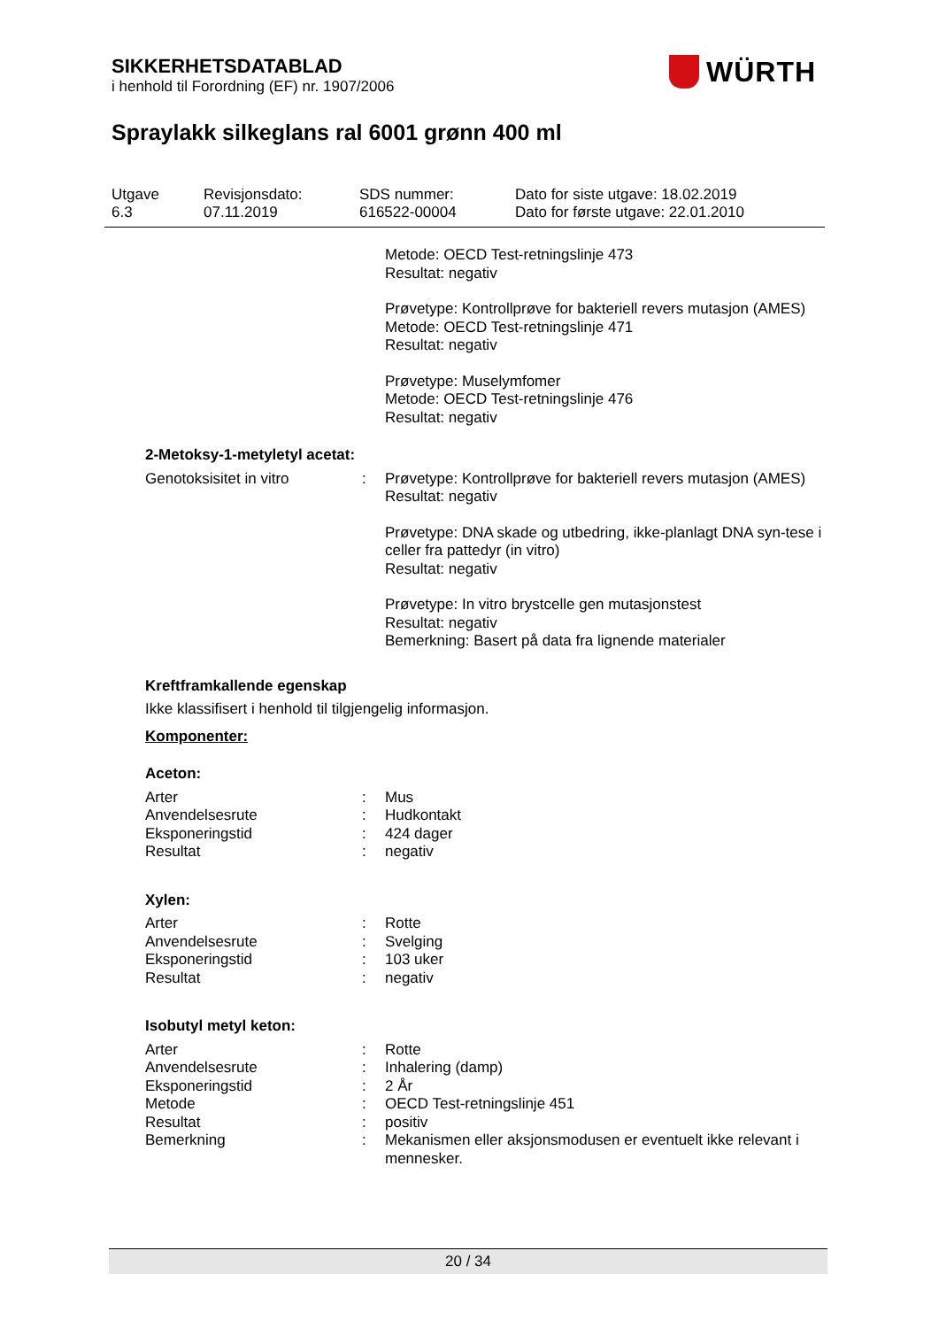SIKKERHETSDATABLAD
i henhold til Forordning (EF) nr. 1907/2006
WÜRTH
Spraylakk silkeglans ral 6001 grønn 400 ml
Utgave
6.3
Revisjonsdato:
07.11.2019
SDS nummer:
616522-00004
Dato for siste utgave: 18.02.2019
Dato for første utgave: 22.01.2010
Metode: OECD Test-retningslinje 473
Resultat: negativ
Prøvetype: Kontrollprøve for bakteriell revers mutasjon (AMES)
Metode: OECD Test-retningslinje 471
Resultat: negativ
Prøvetype: Muselymfomer
Metode: OECD Test-retningslinje 476
Resultat: negativ
2-Metoksy-1-metyletyl acetat:
Genotoksisitet in vitro : Prøvetype: Kontrollprøve for bakteriell revers mutasjon (AMES)
Resultat: negativ
Prøvetype: DNA skade og utbedring, ikke-planlagt DNA syn-tese i celler fra pattedyr (in vitro)
Resultat: negativ
Prøvetype: In vitro brystcelle gen mutasjonstest
Resultat: negativ
Bemerkning: Basert på data fra lignende materialer
Kreftframkallende egenskap
Ikke klassifisert i henhold til tilgjengelig informasjon.
Komponenter:
Aceton:
Arter : Mus
Anvendelsesrute : Hudkontakt
Eksponeringstid : 424 dager
Resultat : negativ
Xylen:
Arter : Rotte
Anvendelsesrute : Svelging
Eksponeringstid : 103 uker
Resultat : negativ
Isobutyl metyl keton:
Arter : Rotte
Anvendelsesrute : Inhalering (damp)
Eksponeringstid : 2 År
Metode : OECD Test-retningslinje 451
Resultat : positiv
Bemerkning : Mekanismen eller aksjonsmodusen er eventuelt ikke relevant i mennesker.
20 / 34